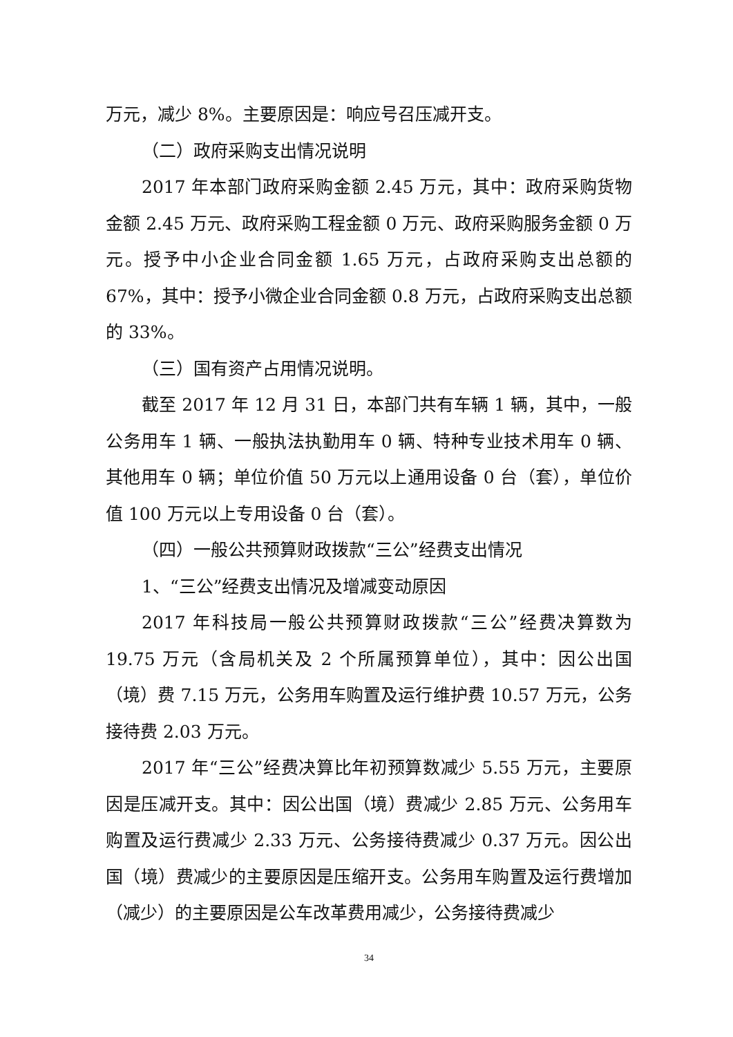万元，减少 8%。主要原因是：响应号召压减开支。
（二）政府采购支出情况说明
2017 年本部门政府采购金额 2.45 万元，其中：政府采购货物金额 2.45 万元、政府采购工程金额 0 万元、政府采购服务金额 0 万元。授予中小企业合同金额 1.65 万元，占政府采购支出总额的 67%，其中：授予小微企业合同金额 0.8 万元，占政府采购支出总额的 33%。
（三）国有资产占用情况说明。
截至 2017 年 12 月 31 日，本部门共有车辆 1 辆，其中，一般公务用车 1 辆、一般执法执勤用车 0 辆、特种专业技术用车 0 辆、其他用车 0 辆；单位价值 50 万元以上通用设备 0 台（套），单位价值 100 万元以上专用设备 0 台（套）。
（四）一般公共预算财政拨款“三公”经费支出情况
1、“三公”经费支出情况及增减变动原因
2017 年科技局一般公共预算财政拨款“三公”经费决算数为 19.75 万元（含局机关及 2 个所属预算单位），其中：因公出国（境）费 7.15 万元，公务用车购置及运行维护费 10.57 万元，公务接待费 2.03 万元。
2017 年“三公”经费决算比年初预算数减少 5.55 万元，主要原因是压减开支。其中：因公出国（境）费减少 2.85 万元、公务用车购置及运行费减少 2.33 万元、公务接待费减少 0.37 万元。因公出国（境）费减少的主要原因是压缩开支。公务用车购置及运行费增加（减少）的主要原因是公车改革费用减少，公务接待费减少
34